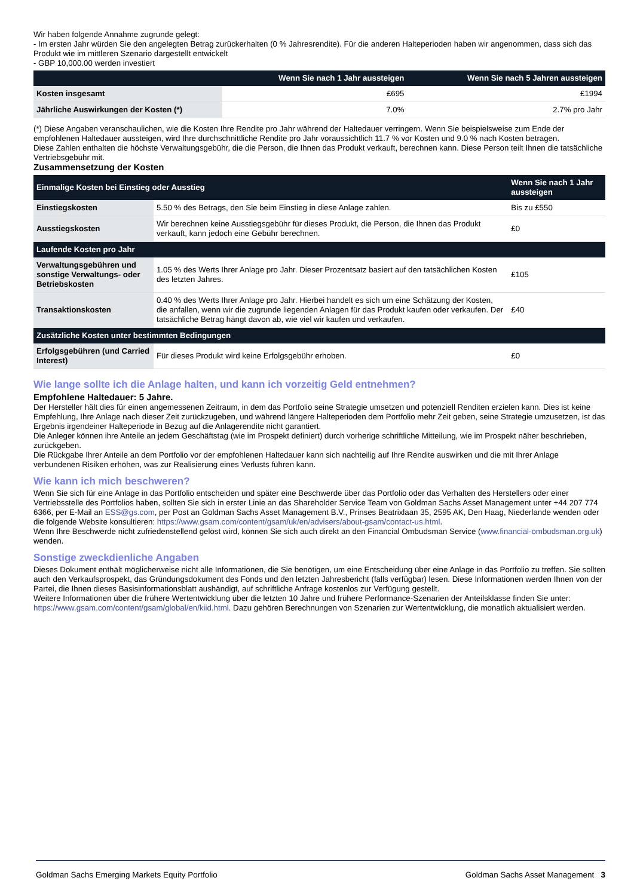Wir haben folgende Annahme zugrunde gelegt:
- Im ersten Jahr würden Sie den angelegten Betrag zurückerhalten (0 % Jahresrendite). Für die anderen Halteperioden haben wir angenommen, dass sich das Produkt wie im mittleren Szenario dargestellt entwickelt
- GBP 10,000.00 werden investiert
| | Wenn Sie nach 1 Jahr aussteigen | Wenn Sie nach 5 Jahren aussteigen |
| --- | --- | --- |
| Kosten insgesamt | £695 | £1994 |
| Jährliche Auswirkungen der Kosten (*) | 7.0% | 2.7% pro Jahr |
(*) Diese Angaben veranschaulichen, wie die Kosten Ihre Rendite pro Jahr während der Haltedauer verringern. Wenn Sie beispielsweise zum Ende der empfohlenen Haltedauer aussteigen, wird Ihre durchschnittliche Rendite pro Jahr voraussichtlich 11.7 % vor Kosten und 9.0 % nach Kosten betragen.
Diese Zahlen enthalten die höchste Verwaltungsgebühr, die die Person, die Ihnen das Produkt verkauft, berechnen kann. Diese Person teilt Ihnen die tatsächliche Vertriebsgebühr mit.
Zusammensetzung der Kosten
| Einmalige Kosten bei Einstieg oder Ausstieg | | Wenn Sie nach 1 Jahr aussteigen |
| --- | --- | --- |
| Einstiegskosten | 5.50 % des Betrags, den Sie beim Einstieg in diese Anlage zahlen. | Bis zu £550 |
| Ausstiegskosten | Wir berechnen keine Ausstiegsgebühr für dieses Produkt, die Person, die Ihnen das Produkt verkauft, kann jedoch eine Gebühr berechnen. | £0 |
| Laufende Kosten pro Jahr | | |
| Verwaltungsgebühren und sonstige Verwaltungs- oder Betriebskosten | 1.05 % des Werts Ihrer Anlage pro Jahr. Dieser Prozentsatz basiert auf den tatsächlichen Kosten des letzten Jahres. | £105 |
| Transaktionskosten | 0.40 % des Werts Ihrer Anlage pro Jahr. Hierbei handelt es sich um eine Schätzung der Kosten, die anfallen, wenn wir die zugrunde liegenden Anlagen für das Produkt kaufen oder verkaufen. Der tatsächliche Betrag hängt davon ab, wie viel wir kaufen und verkaufen. | £40 |
| Zusätzliche Kosten unter bestimmten Bedingungen | | |
| Erfolgsgebühren (und Carried Interest) | Für dieses Produkt wird keine Erfolgsgebühr erhoben. | £0 |
Wie lange sollte ich die Anlage halten, und kann ich vorzeitig Geld entnehmen?
Empfohlene Haltedauer: 5 Jahre.
Der Hersteller hält dies für einen angemessenen Zeitraum, in dem das Portfolio seine Strategie umsetzen und potenziell Renditen erzielen kann. Dies ist keine Empfehlung, Ihre Anlage nach dieser Zeit zurückzugeben, und während längere Halteperioden dem Portfolio mehr Zeit geben, seine Strategie umzusetzen, ist das Ergebnis irgendeiner Halteperiode in Bezug auf die Anlagerendite nicht garantiert.
Die Anleger können ihre Anteile an jedem Geschäftstag (wie im Prospekt definiert) durch vorherige schriftliche Mitteilung, wie im Prospekt näher beschrieben, zurückgeben.
Die Rückgabe Ihrer Anteile an dem Portfolio vor der empfohlenen Haltedauer kann sich nachteilig auf Ihre Rendite auswirken und die mit Ihrer Anlage verbundenen Risiken erhöhen, was zur Realisierung eines Verlusts führen kann.
Wie kann ich mich beschweren?
Wenn Sie sich für eine Anlage in das Portfolio entscheiden und später eine Beschwerde über das Portfolio oder das Verhalten des Herstellers oder einer Vertriebsstelle des Portfolios haben, sollten Sie sich in erster Linie an das Shareholder Service Team von Goldman Sachs Asset Management unter +44 207 774 6366, per E-Mail an ESS@gs.com, per Post an Goldman Sachs Asset Management B.V., Prinses Beatrixlaan 35, 2595 AK, Den Haag, Niederlande wenden oder die folgende Website konsultieren: https://www.gsam.com/content/gsam/uk/en/advisers/about-gsam/contact-us.html.
Wenn Ihre Beschwerde nicht zufriedenstellend gelöst wird, können Sie sich auch direkt an den Financial Ombudsman Service (www.financial-ombudsman.org.uk) wenden.
Sonstige zweckdienliche Angaben
Dieses Dokument enthält möglicherweise nicht alle Informationen, die Sie benötigen, um eine Entscheidung über eine Anlage in das Portfolio zu treffen. Sie sollten auch den Verkaufsprospekt, das Gründungsdokument des Fonds und den letzten Jahresbericht (falls verfügbar) lesen. Diese Informationen werden Ihnen von der Partei, die Ihnen dieses Basisinformationsblatt aushändigt, auf schriftliche Anfrage kostenlos zur Verfügung gestellt.
Weitere Informationen über die frühere Wertentwicklung über die letzten 10 Jahre und frühere Performance-Szenarien der Anteilsklasse finden Sie unter:
https://www.gsam.com/content/gsam/global/en/kiid.html. Dazu gehören Berechnungen von Szenarien zur Wertentwicklung, die monatlich aktualisiert werden.
Goldman Sachs Emerging Markets Equity Portfolio Goldman Sachs Asset Management 3